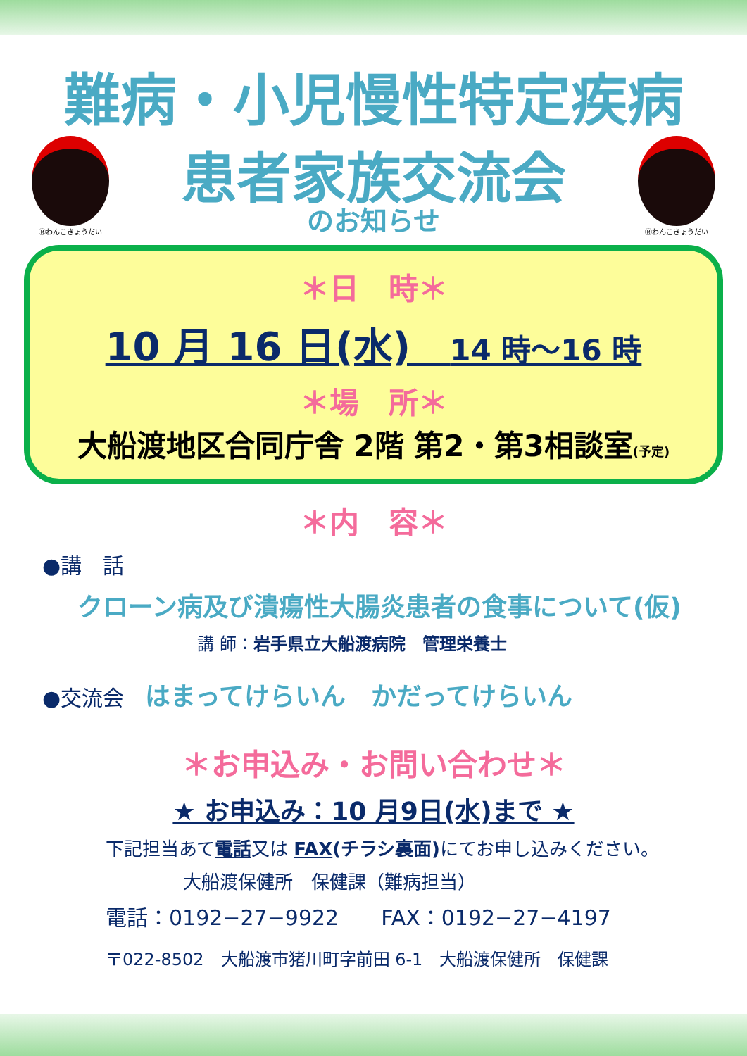難病・小児慢性特定疾病
Ⓡわんこきょうだい
患者家族交流会
のお知らせ
Ⓡわんこきょうだい
＊日　時＊
10 月 16 日(水)　14 時～16 時
＊場　所＊
大船渡地区合同庁舎 2階 第2・第3相談室(予定)
＊内　容＊
●講　話
クローン病及び潰瘍性大腸炎患者の食事について(仮)
講 師：岩手県立大船渡病院　管理栄養士
●交流会　はまってけらいん　かだってけらいん
＊お申込み・お問い合わせ＊
★ お申込み：10 月9日(水)まで ★
下記担当あて電話又は FAX(チラシ裏面) にてお申し込みください。
大船渡保健所　保健課（難病担当）
電話：0192−27−9922　　FAX：0192−27−4197
〒022-8502　大船渡市猪川町字前田 6-1　大船渡保健所　保健課